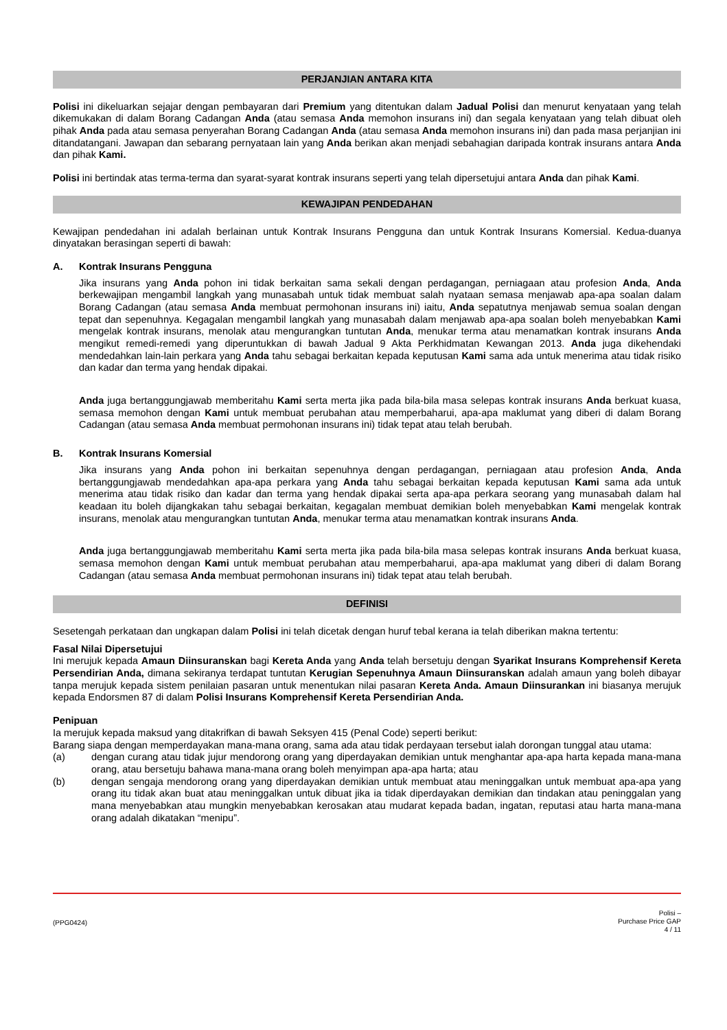PERJANJIAN ANTARA KITA
Polisi ini dikeluarkan sejajar dengan pembayaran dari Premium yang ditentukan dalam Jadual Polisi dan menurut kenyataan yang telah dikemukakan di dalam Borang Cadangan Anda (atau semasa Anda memohon insurans ini) dan segala kenyataan yang telah dibuat oleh pihak Anda pada atau semasa penyerahan Borang Cadangan Anda (atau semasa Anda memohon insurans ini) dan pada masa perjanjian ini ditandatangani. Jawapan dan sebarang pernyataan lain yang Anda berikan akan menjadi sebahagian daripada kontrak insurans antara Anda dan pihak Kami.
Polisi ini bertindak atas terma-terma dan syarat-syarat kontrak insurans seperti yang telah dipersetujui antara Anda dan pihak Kami.
KEWAJIPAN PENDEDAHAN
Kewajipan pendedahan ini adalah berlainan untuk Kontrak Insurans Pengguna dan untuk Kontrak Insurans Komersial. Kedua-duanya dinyatakan berasingan seperti di bawah:
A. Kontrak Insurans Pengguna
Jika insurans yang Anda pohon ini tidak berkaitan sama sekali dengan perdagangan, perniagaan atau profesion Anda, Anda berkewajipan mengambil langkah yang munasabah untuk tidak membuat salah nyataan semasa menjawab apa-apa soalan dalam Borang Cadangan (atau semasa Anda membuat permohonan insurans ini) iaitu, Anda sepatutnya menjawab semua soalan dengan tepat dan sepenuhnya. Kegagalan mengambil langkah yang munasabah dalam menjawab apa-apa soalan boleh menyebabkan Kami mengelak kontrak insurans, menolak atau mengurangkan tuntutan Anda, menukar terma atau menamatkan kontrak insurans Anda mengikut remedi-remedi yang diperuntukkan di bawah Jadual 9 Akta Perkhidmatan Kewangan 2013. Anda juga dikehendaki mendedahkan lain-lain perkara yang Anda tahu sebagai berkaitan kepada keputusan Kami sama ada untuk menerima atau tidak risiko dan kadar dan terma yang hendak dipakai.
Anda juga bertanggungjawab memberitahu Kami serta merta jika pada bila-bila masa selepas kontrak insurans Anda berkuat kuasa, semasa memohon dengan Kami untuk membuat perubahan atau memperbaharui, apa-apa maklumat yang diberi di dalam Borang Cadangan (atau semasa Anda membuat permohonan insurans ini) tidak tepat atau telah berubah.
B. Kontrak Insurans Komersial
Jika insurans yang Anda pohon ini berkaitan sepenuhnya dengan perdagangan, perniagaan atau profesion Anda, Anda bertanggungjawab mendedahkan apa-apa perkara yang Anda tahu sebagai berkaitan kepada keputusan Kami sama ada untuk menerima atau tidak risiko dan kadar dan terma yang hendak dipakai serta apa-apa perkara seorang yang munasabah dalam hal keadaan itu boleh dijangkakan tahu sebagai berkaitan, kegagalan membuat demikian boleh menyebabkan Kami mengelak kontrak insurans, menolak atau mengurangkan tuntutan Anda, menukar terma atau menamatkan kontrak insurans Anda.
Anda juga bertanggungjawab memberitahu Kami serta merta jika pada bila-bila masa selepas kontrak insurans Anda berkuat kuasa, semasa memohon dengan Kami untuk membuat perubahan atau memperbaharui, apa-apa maklumat yang diberi di dalam Borang Cadangan (atau semasa Anda membuat permohonan insurans ini) tidak tepat atau telah berubah.
DEFINISI
Sesetengah perkataan dan ungkapan dalam Polisi ini telah dicetak dengan huruf tebal kerana ia telah diberikan makna tertentu:
Fasal Nilai Dipersetujui
Ini merujuk kepada Amaun Diinsuranskan bagi Kereta Anda yang Anda telah bersetuju dengan Syarikat Insurans Komprehensif Kereta Persendirian Anda, dimana sekiranya terdapat tuntutan Kerugian Sepenuhnya Amaun Diinsuranskan adalah amaun yang boleh dibayar tanpa merujuk kepada sistem penilaian pasaran untuk menentukan nilai pasaran Kereta Anda. Amaun Diinsurankan ini biasanya merujuk kepada Endorsmen 87 di dalam Polisi Insurans Komprehensif Kereta Persendirian Anda.
Penipuan
Ia merujuk kepada maksud yang ditakrifkan di bawah Seksyen 415 (Penal Code) seperti berikut:
Barang siapa dengan memperdayakan mana-mana orang, sama ada atau tidak perdayaan tersebut ialah dorongan tunggal atau utama:
(a) dengan curang atau tidak jujur mendorong orang yang diperdayakan demikian untuk menghantar apa-apa harta kepada mana-mana orang, atau bersetuju bahawa mana-mana orang boleh menyimpan apa-apa harta; atau
(b) dengan sengaja mendorong orang yang diperdayakan demikian untuk membuat atau meninggalkan untuk membuat apa-apa yang orang itu tidak akan buat atau meninggalkan untuk dibuat jika ia tidak diperdayakan demikian dan tindakan atau peninggalan yang mana menyebabkan atau mungkin menyebabkan kerosakan atau mudarat kepada badan, ingatan, reputasi atau harta mana-mana orang adalah dikatakan “menipu”.
(PPG0424)
Polisi –
Purchase Price GAP
4 / 11